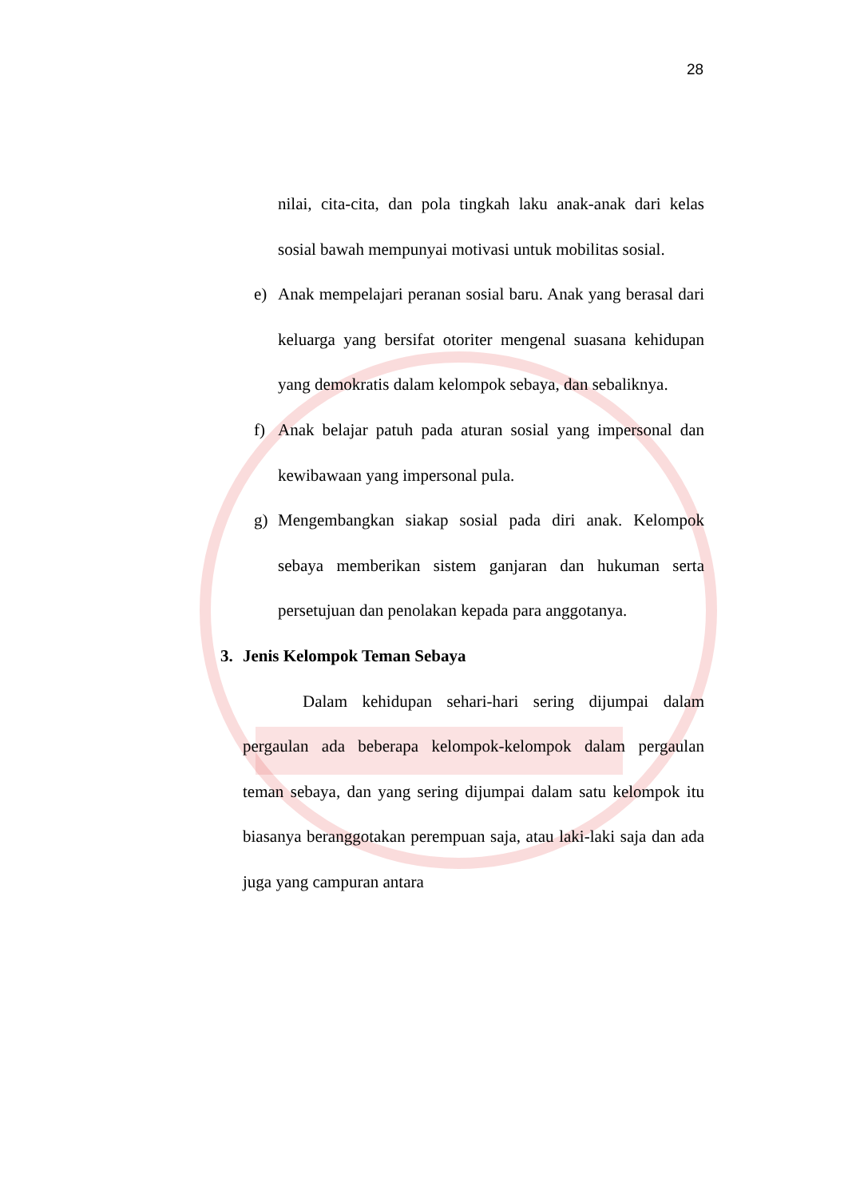28
nilai, cita-cita, dan pola tingkah laku anak-anak dari kelas sosial bawah mempunyai motivasi untuk mobilitas sosial.
e) Anak mempelajari peranan sosial baru. Anak yang berasal dari keluarga yang bersifat otoriter mengenal suasana kehidupan yang demokratis dalam kelompok sebaya, dan sebaliknya.
f) Anak belajar patuh pada aturan sosial yang impersonal dan kewibawaan yang impersonal pula.
g) Mengembangkan siakap sosial pada diri anak. Kelompok sebaya memberikan sistem ganjaran dan hukuman serta persetujuan dan penolakan kepada para anggotanya.
3. Jenis Kelompok Teman Sebaya
Dalam kehidupan sehari-hari sering dijumpai dalam pergaulan ada beberapa kelompok-kelompok dalam pergaulan teman sebaya, dan yang sering dijumpai dalam satu kelompok itu biasanya beranggotakan perempuan saja, atau laki-laki saja dan ada juga yang campuran antara